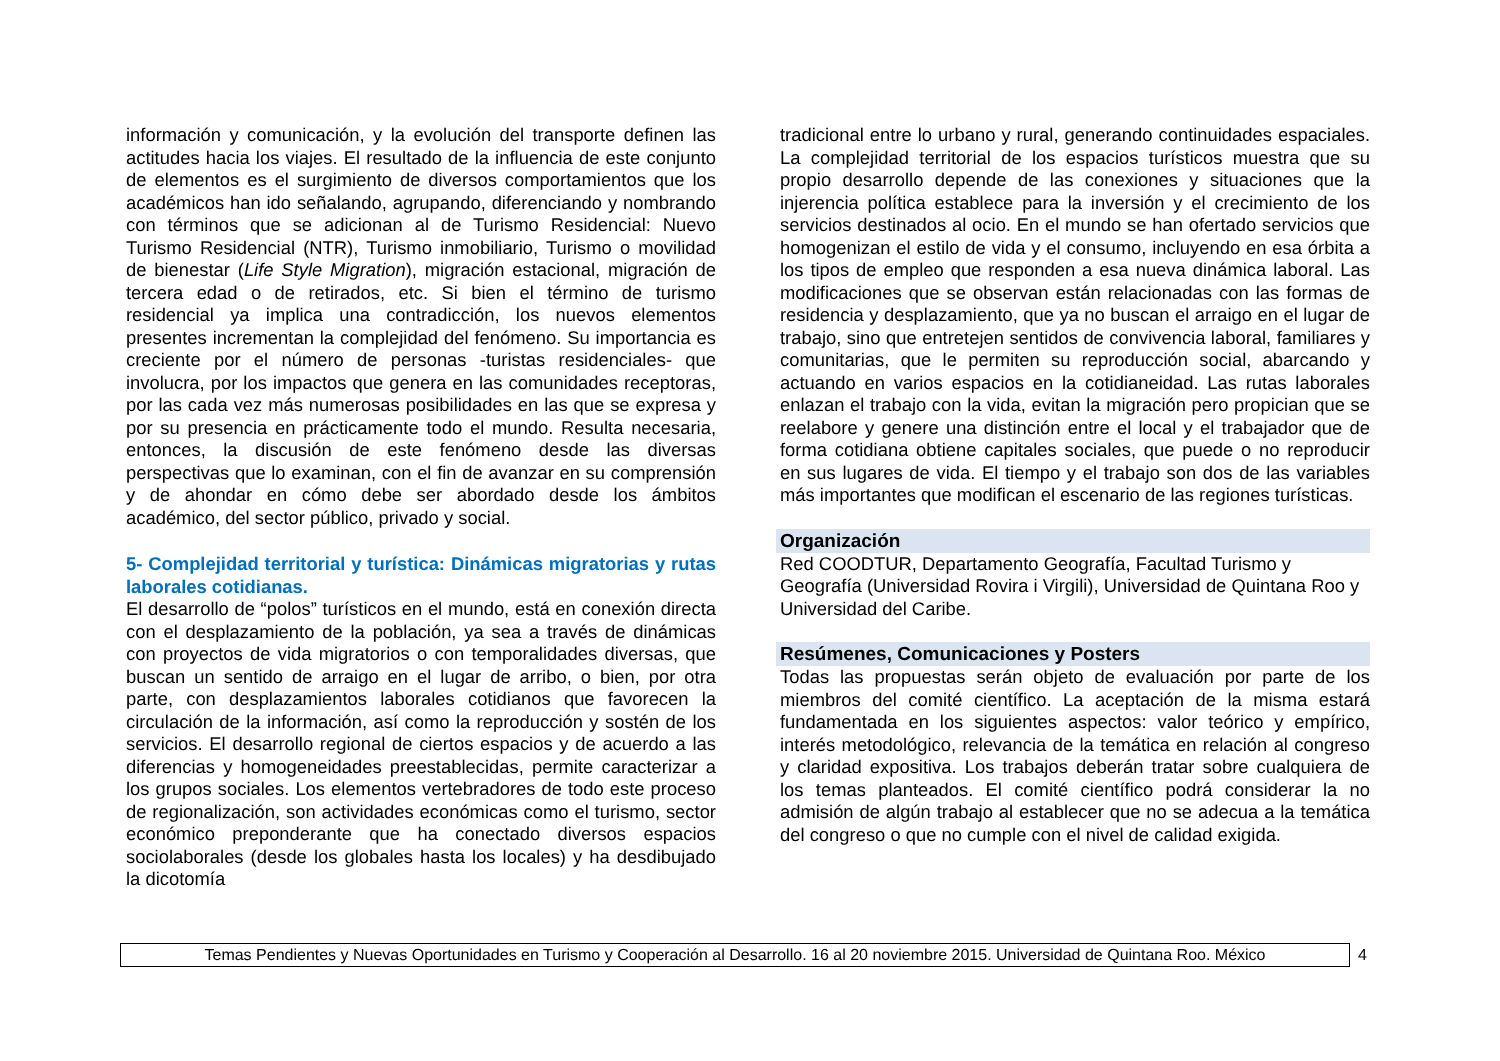información y comunicación, y la evolución del transporte definen las actitudes hacia los viajes. El resultado de la influencia de este conjunto de elementos es el surgimiento de diversos comportamientos que los académicos han ido señalando, agrupando, diferenciando y nombrando con términos que se adicionan al de Turismo Residencial: Nuevo Turismo Residencial (NTR), Turismo inmobiliario, Turismo o movilidad de bienestar (Life Style Migration), migración estacional, migración de tercera edad o de retirados, etc. Si bien el término de turismo residencial ya implica una contradicción, los nuevos elementos presentes incrementan la complejidad del fenómeno. Su importancia es creciente por el número de personas -turistas residenciales- que involucra, por los impactos que genera en las comunidades receptoras, por las cada vez más numerosas posibilidades en las que se expresa y por su presencia en prácticamente todo el mundo. Resulta necesaria, entonces, la discusión de este fenómeno desde las diversas perspectivas que lo examinan, con el fin de avanzar en su comprensión y de ahondar en cómo debe ser abordado desde los ámbitos académico, del sector público, privado y social.
5- Complejidad territorial y turística: Dinámicas migratorias y rutas laborales cotidianas.
El desarrollo de “polos” turísticos en el mundo, está en conexión directa con el desplazamiento de la población, ya sea a través de dinámicas con proyectos de vida migratorios o con temporalidades diversas, que buscan un sentido de arraigo en el lugar de arribo, o bien, por otra parte, con desplazamientos laborales cotidianos que favorecen la circulación de la información, así como la reproducción y sostén de los servicios. El desarrollo regional de ciertos espacios y de acuerdo a las diferencias y homogeneidades preestablecidas, permite caracterizar a los grupos sociales. Los elementos vertebradores de todo este proceso de regionalización, son actividades económicas como el turismo, sector económico preponderante que ha conectado diversos espacios sociolaborales (desde los globales hasta los locales) y ha desdibujado la dicotomía
tradicional entre lo urbano y rural, generando continuidades espaciales. La complejidad territorial de los espacios turísticos muestra que su propio desarrollo depende de las conexiones y situaciones que la injerencia política establece para la inversión y el crecimiento de los servicios destinados al ocio. En el mundo se han ofertado servicios que homogenizan el estilo de vida y el consumo, incluyendo en esa órbita a los tipos de empleo que responden a esa nueva dinámica laboral. Las modificaciones que se observan están relacionadas con las formas de residencia y desplazamiento, que ya no buscan el arraigo en el lugar de trabajo, sino que entretejen sentidos de convivencia laboral, familiares y comunitarias, que le permiten su reproducción social, abarcando y actuando en varios espacios en la cotidianeidad. Las rutas laborales enlazan el trabajo con la vida, evitan la migración pero propician que se reelabore y genere una distinción entre el local y el trabajador que de forma cotidiana obtiene capitales sociales, que puede o no reproducir en sus lugares de vida. El tiempo y el trabajo son dos de las variables más importantes que modifican el escenario de las regiones turísticas.
Organización
Red COODTUR, Departamento Geografía, Facultad Turismo y Geografía (Universidad Rovira i Virgili), Universidad de Quintana Roo y Universidad del Caribe.
Resúmenes, Comunicaciones y Posters
Todas las propuestas serán objeto de evaluación por parte de los miembros del comité científico. La aceptación de la misma estará fundamentada en los siguientes aspectos: valor teórico y empírico, interés metodológico, relevancia de la temática en relación al congreso y claridad expositiva. Los trabajos deberán tratar sobre cualquiera de los temas planteados. El comité científico podrá considerar la no admisión de algún trabajo al establecer que no se adecua a la temática del congreso o que no cumple con el nivel de calidad exigida.
Temas Pendientes y Nuevas Oportunidades en Turismo y Cooperación al Desarrollo. 16 al 20 noviembre 2015. Universidad de Quintana Roo. México
4